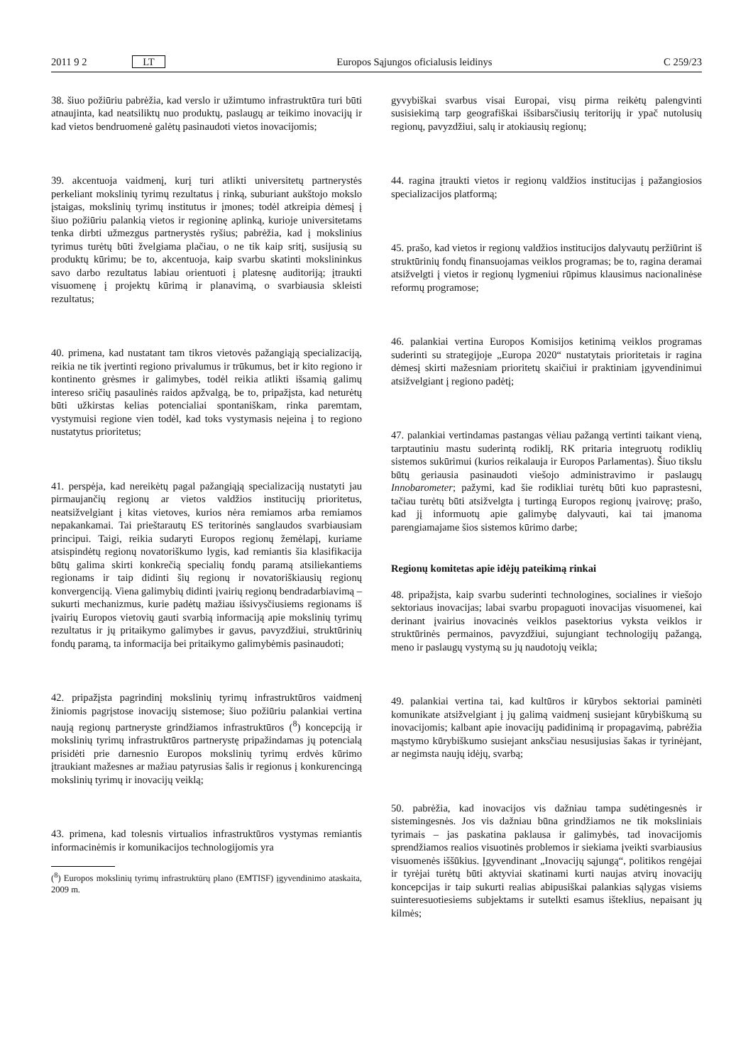2011 9 2 LT Europos Sąjungos oficialusis leidinys C 259/23
38. šiuo požiūriu pabrėžia, kad verslo ir užimtumo infrastruktūra turi būti atnaujinta, kad neatsiliktų nuo produktų, paslaugų ar teikimo inovacijų ir kad vietos bendruomenė galėtų pasinaudoti vietos inovacijomis;
39. akcentuoja vaidmenį, kurį turi atlikti universitetų partnerystės perkeliant mokslinių tyrimų rezultatus į rinką, suburiant aukštojo mokslo įstaigas, mokslinių tyrimų institutus ir įmones; todėl atkreipia dėmesį į šiuo požiūriu palankią vietos ir regioninę aplinką, kurioje universitetams tenka dirbti užmezgus partnerystės ryšius; pabrėžia, kad į mokslinius tyrimus turėtų būti žvelgiama plačiau, o ne tik kaip sritį, susijusią su produktų kūrimu; be to, akcentuoja, kaip svarbu skatinti mokslininkus savo darbo rezultatus labiau orientuoti į platesnę auditoriją; įtraukti visuomenę į projektų kūrimą ir planavimą, o svarbiausia skleisti rezultatus;
40. primena, kad nustatant tam tikros vietovės pažangiąją specializaciją, reikia ne tik įvertinti regiono privalumus ir trūkumus, bet ir kito regiono ir kontinento grėsmes ir galimybes, todėl reikia atlikti išsamią galimų intereso sričių pasaulinės raidos apžvalgą, be to, pripažįsta, kad neturėtų būti užkirstas kelias potencialiai spontaniškam, rinka paremtam, vystymuisi regione vien todėl, kad toks vystymasis neįeina į to regiono nustatytus prioritetus;
41. perspėja, kad nereikėtų pagal pažangiąją specializaciją nustatyti jau pirmaujančių regionų ar vietos valdžios institucijų prioritetus, neatsižvelgiant į kitas vietoves, kurios nėra remiamos arba remiamos nepakankamai. Tai prieštarautų ES teritorinės sanglaudos svarbiausiam principui. Taigi, reikia sudaryti Europos regionų žemėlapį, kuriame atsispindėtų regionų novatoriškumo lygis, kad remiantis šia klasifikacija būtų galima skirti konkrečią specialių fondų paramą atsiliekantiems regionams ir taip didinti šių regionų ir novatoriškiausių regionų konvergenciją. Viena galimybių didinti įvairių regionų bendradarbiavimą – sukurti mechanizmus, kurie padėtų mažiau išsivysčiusiems regionams iš įvairių Europos vietovių gauti svarbią informaciją apie mokslinių tyrimų rezultatus ir jų pritaikymo galimybes ir gavus, pavyzdžiui, struktūrinių fondų paramą, ta informacija bei pritaikymo galimybėmis pasinaudoti;
42. pripažįsta pagrindinį mokslinių tyrimų infrastruktūros vaidmenį žiniomis pagrįstose inovacijų sistemose; šiuo požiūriu palankiai vertina naują regionų partneryste grindžiamos infrastruktūros (<sup>8</sup>) koncepciją ir mokslinių tyrimų infrastruktūros partnerystę pripažindamas jų potencialą prisidėti prie darnesnio Europos mokslinių tyrimų erdvės kūrimo įtraukiant mažesnes ar mažiau patyrusias šalis ir regionus į konkurencingą mokslinių tyrimų ir inovacijų veiklą;
43. primena, kad tolesnis virtualios infrastruktūros vystymas remiantis informacinėmis ir komunikacijos technologijomis yra
(<sup>8</sup>) Europos mokslinių tyrimų infrastruktūrų plano (EMTISF) įgyvendinimo ataskaita, 2009 m.
gyvybiškai svarbus visai Europai, visų pirma reikėtų palengvinti susisiekimą tarp geografiškai išsibarsčiusių teritorijų ir ypač nutolusių regionų, pavyzdžiui, salų ir atokiausių regionų;
44. ragina įtraukti vietos ir regionų valdžios institucijas į pažangiosios specializacijos platformą;
45. prašo, kad vietos ir regionų valdžios institucijos dalyvautų peržiūrint iš struktūrinių fondų finansuojamas veiklos programas; be to, ragina deramai atsižvelgti į vietos ir regionų lygmeniui rūpimus klausimus nacionalinėse reformų programose;
46. palankiai vertina Europos Komisijos ketinimą veiklos programas suderinti su strategijoje „Europa 2020“ nustatytais prioritetais ir ragina dėmesį skirti mažesniam prioritetų skaičiui ir praktiniam įgyvendinimui atsižvelgiant į regiono padėtį;
47. palankiai vertindamas pastangas vėliau pažangą vertinti taikant vieną, tarptautiniu mastu suderintą rodiklį, RK pritaria integruotų rodiklių sistemos sukūrimui (kurios reikalauja ir Europos Parlamentas). Šiuo tikslu būtų geriausia pasinaudoti viešojo administravimo ir paslaugų Innobarometer; pažymi, kad šie rodikliai turėtų būti kuo paprastesni, tačiau turėtų būti atsižvelgta į turtingą Europos regionų įvairovę; prašo, kad jį informuotų apie galimybę dalyvauti, kai tai įmanoma parengiamajame šios sistemos kūrimo darbe;
Regionų komitetas apie idėjų pateikimą rinkai
48. pripažįsta, kaip svarbu suderinti technologines, socialines ir viešojo sektoriaus inovacijas; labai svarbu propaguoti inovacijas visuomenei, kai derinant įvairius inovacinės veiklos pasektorius vyksta veiklos ir struktūrinės permainos, pavyzdžiui, sujungiant technologijų pažangą, meno ir paslaugų vystymą su jų naudotojų veikla;
49. palankiai vertina tai, kad kultūros ir kūrybos sektoriai paminėti komunikate atsižvelgiant į jų galimą vaidmenį susiejant kūrybiškumą su inovacijomis; kalbant apie inovacijų padidinimą ir propagavimą, pabrėžia mąstymo kūrybiškumo susiejant anksčiau nesusijusias šakas ir tyrinėjant, ar negimsta naujų idėjų, svarbą;
50. pabrėžia, kad inovacijos vis dažniau tampa sudėtingesnės ir sistemingesnės. Jos vis dažniau būna grindžiamos ne tik moksliniais tyrimais – jas paskatina paklausa ir galimybės, tad inovacijomis sprendžiamos realios visuotinės problemos ir siekiama įveikti svarbiausius visuomenės iššūkius. Įgyvendinant „Inovacijų sąjungą“, politikos rengėjai ir tyrėjai turėtų būti aktyviai skatinami kurti naujas atvirų inovacijų koncepcijas ir taip sukurti realias abipusiškai palankias sąlygas visiems suinteresuotiesiems subjektams ir sutelkti esamus išteklius, nepaisant jų kilmės;